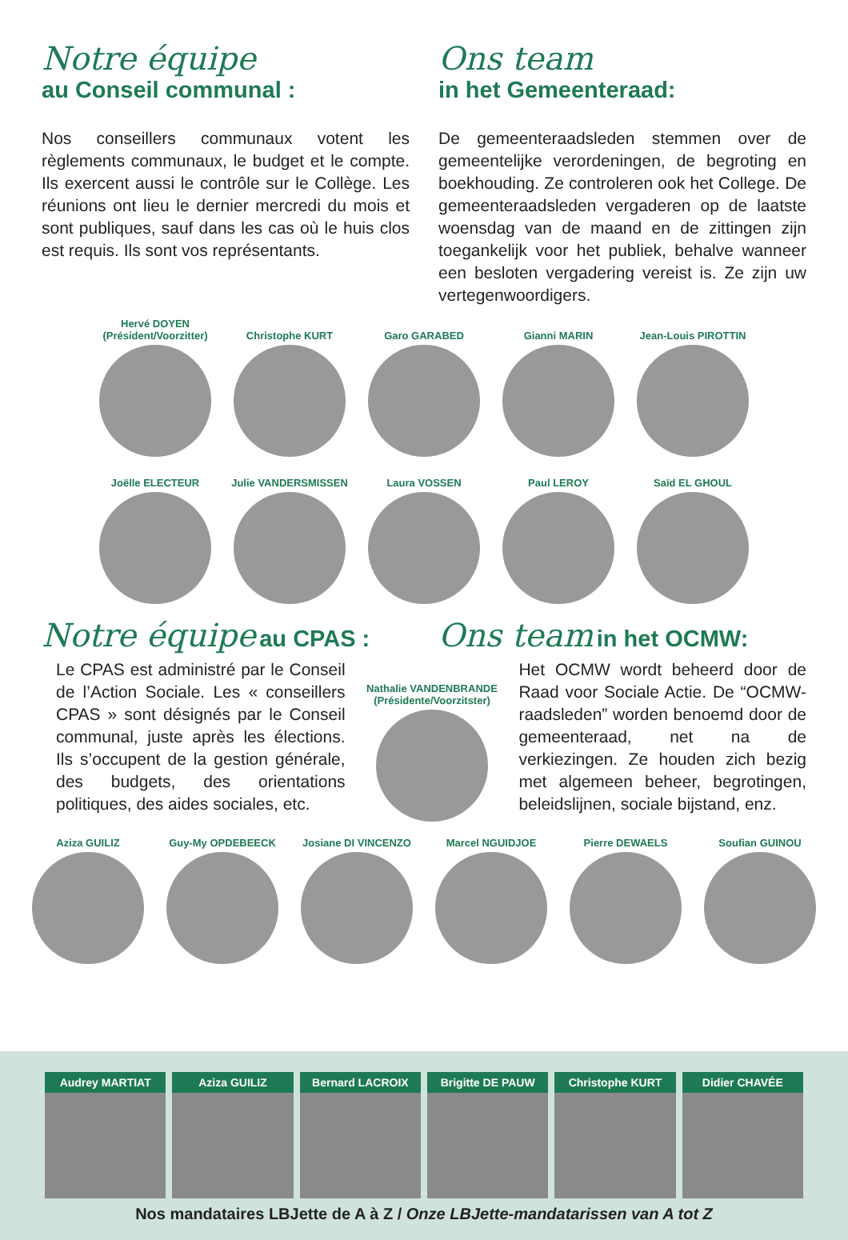Notre équipe
au Conseil communal :
Nos conseillers communaux votent les règlements communaux, le budget et le compte. Ils exercent aussi le contrôle sur le Collège. Les réunions ont lieu le dernier mercredi du mois et sont publiques, sauf dans les cas où le huis clos est requis. Ils sont vos représentants.
Ons team
in het Gemeenteraad:
De gemeenteraadsleden stemmen over de gemeentelijke verordeningen, de begroting en boekhouding. Ze controleren ook het College. De gemeenteraadsleden vergaderen op de laatste woensdag van de maand en de zittingen zijn toegankelijk voor het publiek, behalve wanneer een besloten vergadering vereist is. Ze zijn uw vertegenwoordigers.
Hervé DOYEN
(Président/Voorzitter)
Christophe KURT Garo GARABED Gianni MARIN Jean-Louis PIROTTIN
Joëlle ELECTEUR Julie VANDERSMISSEN
Laura VOSSEN Paul LEROY Saïd EL GHOUL
Notre équipe au CPAS :
Ons team in het OCMW:
Le CPAS est administré par le Conseil de l’Action Sociale. Les « conseillers CPAS » sont désignés par le Conseil communal, juste après les élections. Ils s’occupent de la gestion générale, des budgets, des orientations politiques, des aides sociales, etc.
Nathalie VANDENBRANDE
(Présidente/Voorzitster)
Het OCMW wordt beheerd door de Raad voor Sociale Actie. De “OCMW-raadsleden” worden benoemd door de gemeenteraad, net na de verkiezingen. Ze houden zich bezig met algemeen beheer, begrotingen, beleidslijnen, sociale bijstand, enz.
Aziza GUILIZ Guy-My OPDEBEECK Josiane DI VINCENZO
Marcel NGUIDJOE Pierre DEWAELS Soufian GUINOU
Audrey MARTIAT Aziza GUILIZ Bernard LACROIX Brigitte DE PAUW Christophe KURT Didier CHAVÉE
Nos mandataires LBJette de A à Z / Onze LBJette-mandatarissen van A tot Z